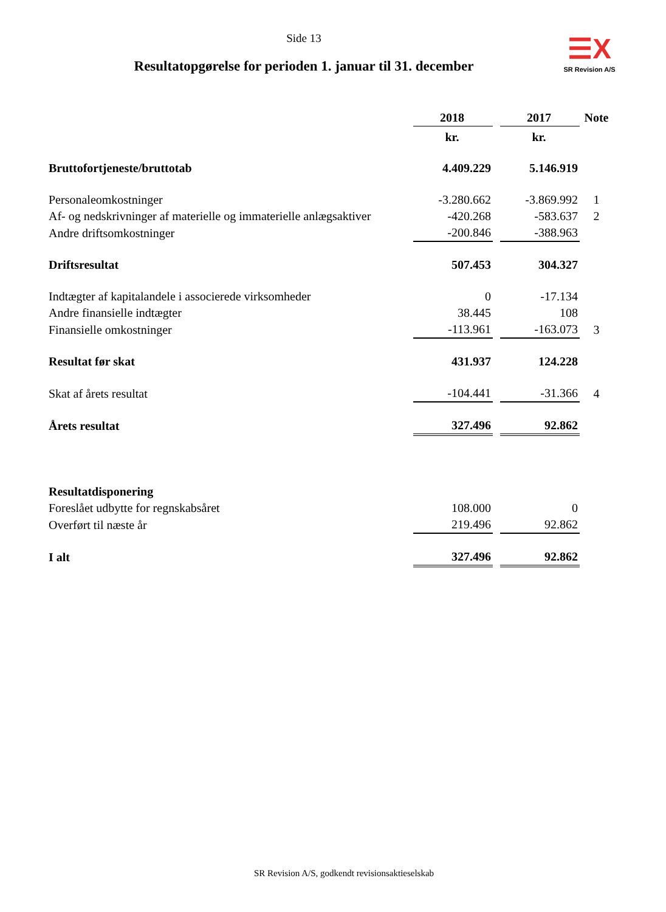Side 13
☰X
SR Revision A/S
Resultatopgørelse for perioden 1. januar til 31. december
| | 2018 | | 2017 | Note |
| | kr. | | kr. | |
| Bruttofortjeneste/bruttotab | 4.409.229 | | 5.146.919 | |
| Personaleomkostninger | -3.280.662 | | -3.869.992 | 1 |
| Af- og nedskrivninger af materielle og immaterielle anlægsaktiver | -420.268 | | -583.637 | 2 |
| Andre driftsomkostninger | -200.846 | | -388.963 | |
| Driftsresultat | 507.453 | | 304.327 | |
| Indtægter af kapitalandele i associerede virksomheder | 0 | | -17.134 | |
| Andre finansielle indtægter | 38.445 | | 108 | |
| Finansielle omkostninger | -113.961 | | -163.073 | 3 |
| Resultat før skat | 431.937 | | 124.228 | |
| Skat af årets resultat | -104.441 | | -31.366 | 4 |
| Årets resultat | 327.496 | | 92.862 | |
| Resultatdisponering | | | | |
| Foreslået udbytte for regnskabsåret | 108.000 | | 0 | |
| Overført til næste år | 219.496 | | 92.862 | |
| I alt | 327.496 | | 92.862 | |
SR Revision A/S, godkendt revisionsaktieselskab